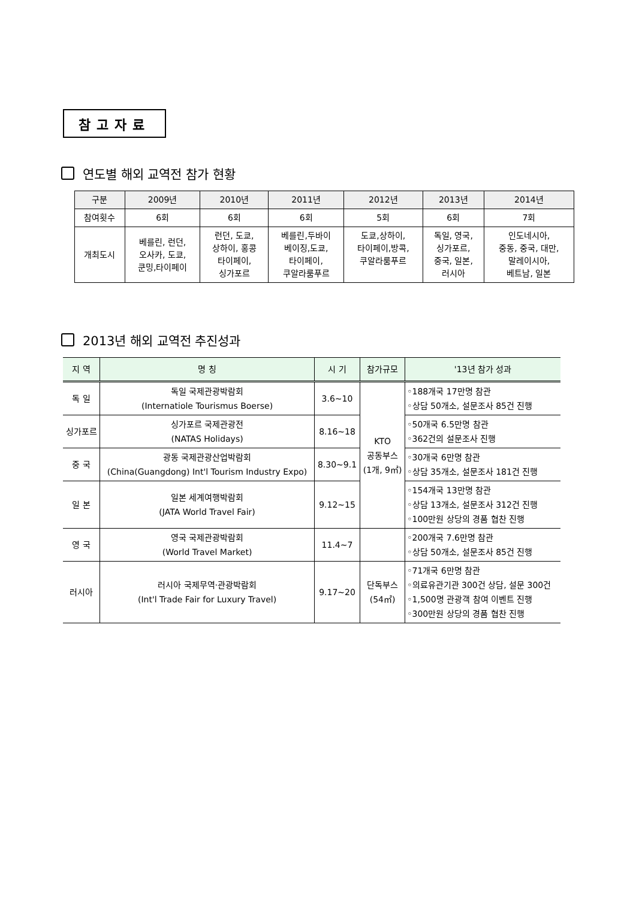참고자료
연도별 해외 교역전 참가 현황
| 구분 | 2009년 | 2010년 | 2011년 | 2012년 | 2013년 | 2014년 |
| --- | --- | --- | --- | --- | --- | --- |
| 참여횟수 | 6회 | 6회 | 6회 | 5회 | 6회 | 7회 |
| 개최도시 | 베를린, 런던, 오사카, 도쿄, 쿤밍,타이페이 | 런던, 도쿄, 상하이, 홍콩 타이페이, 싱가포르 | 베를린,두바이 베이징,도쿄, 타이페이, 쿠알라룸푸르 | 도쿄,상하이, 타이페이,방콕, 쿠알라룸푸르 | 독일, 영국, 싱가포르, 중국, 일본, 러시아 | 인도네시아, 중동, 중국, 대만, 말레이시아, 베트남, 일본 |
2013년 해외 교역전 추진성과
| 지 역 | 명 칭 | 시 기 | 참가규모 | '13년 참가 성과 |
| --- | --- | --- | --- | --- |
| 독 일 | 독일 국제관광박람회 (Internatiole Tourismus Boerse) | 3.6~10 | KTO 공동부스 (1개, 9㎡) | ◦188개국 17만명 참관 ◦상담 50개소, 설문조사 85건 진행 |
| 싱가포르 | 싱가포르 국제관광전 (NATAS Holidays) | 8.16~18 | | ◦50개국 6.5만명 참관 ◦362건의 설문조사 진행 |
| 중 국 | 광동 국제관광산업박람회 (China(Guangdong) Int'l Tourism Industry Expo) | 8.30~9.1 | | ◦30개국 6만명 참관 ◦상담 35개소, 설문조사 181건 진행 |
| 일 본 | 일본 세계여행박람회 (JATA World Travel Fair) | 9.12~15 | | ◦154개국 13만명 참관 ◦상담 13개소, 설문조사 312건 진행 ◦100만원 상당의 경품 협찬 진행 |
| 영 국 | 영국 국제관광박람회 (World Travel Market) | 11.4~7 | | ◦200개국 7.6만명 참관 ◦상담 50개소, 설문조사 85건 진행 |
| 러시아 | 러시아 국제무역·관광박람회 (Int'l Trade Fair for Luxury Travel) | 9.17~20 | 단독부스 (54㎡) | ◦71개국 6만명 참관 ◦의료유관기관 300건 상담, 설문 300건 ◦1,500명 관광객 참여 이벤트 진행 ◦300만원 상당의 경품 협찬 진행 |